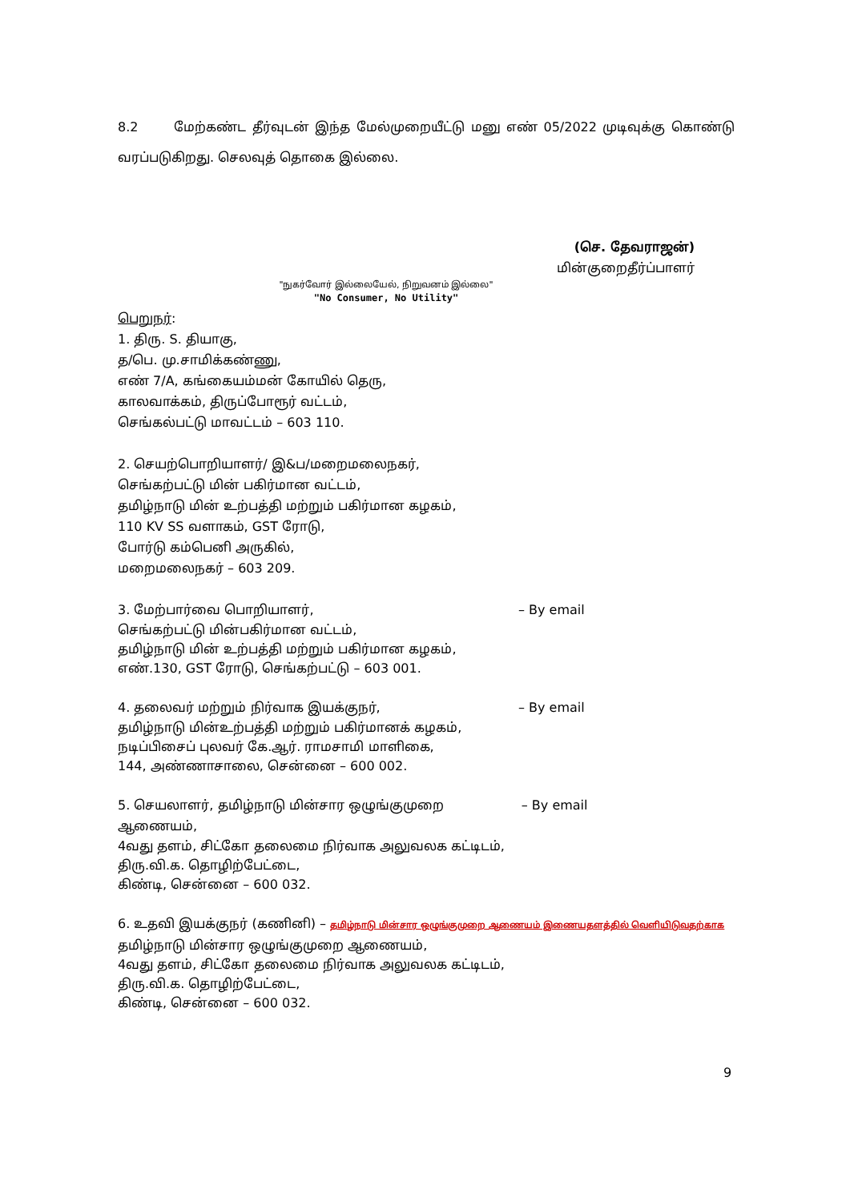8.2 மேற்கண்ட தீர்வுடன் இந்த மேல்முறையீட்டு மனு எண் 05/2022 முடிவுக்கு கொண்டு வரப்படுகிறது. செலவுத் தொகை இல்லை.
(செ. தேவராஜன்)
மின்குறைதீர்ப்பாளர்
"நுகர்வோர் இல்லையேல், நிறுவனம் இல்லை"
"No Consumer, No Utility"
பெறுநர்:
1. திரு. S. தியாகு,
த/பெ. மு.சாமிக்கண்ணு,
எண் 7/A, கங்கையம்மன் கோயில் தெரு,
காலவாக்கம், திருப்போரூர் வட்டம்,
செங்கல்பட்டு மாவட்டம் – 603 110.
2. செயற்பொறியாளர்/ இ&ப/மறைமலைநகர்,
செங்கற்பட்டு மின் பகிர்மான வட்டம்,
தமிழ்நாடு மின் உற்பத்தி மற்றும் பகிர்மான கழகம்,
110 KV SS வளாகம், GST ரோடு,
போர்டு கம்பெனி அருகில்,
மறைமலைநகர் – 603 209.
3. மேற்பார்வை பொறியாளர், – By email
செங்கற்பட்டு மின்பகிர்மான வட்டம்,
தமிழ்நாடு மின் உற்பத்தி மற்றும் பகிர்மான கழகம்,
எண்.130, GST ரோடு, செங்கற்பட்டு – 603 001.
4. தலைவர் மற்றும் நிர்வாக இயக்குநர்,
– By email
தமிழ்நாடு மின்உற்பத்தி மற்றும் பகிர்மானக் கழகம்,
நடிப்பிசைப் புலவர் கே.ஆர். ராமசாமி மாளிகை,
144, அண்ணாசாலை, சென்னை – 600 002.
5. செயலாளர், தமிழ்நாடு மின்சார ஒழுங்குமுறை ஆணையம்,
– By email
4வது தளம், சிட்கோ தலைமை நிர்வாக அலுவலக கட்டிடம்,
திரு.வி.க. தொழிற்பேட்டை,
கிண்டி, சென்னை – 600 032.
6. உதவி இயக்குநர் (கணினி) – தமிழ்நாடு மின்சார ஒழுங்குமுறை ஆணையம் இணையதளத்தில் வெளியிடுவதற்காக
தமிழ்நாடு மின்சார ஒழுங்குமுறை ஆணையம்,
4வது தளம், சிட்கோ தலைமை நிர்வாக அலுவலக கட்டிடம்,
திரு.வி.க. தொழிற்பேட்டை,
கிண்டி, சென்னை – 600 032.
9